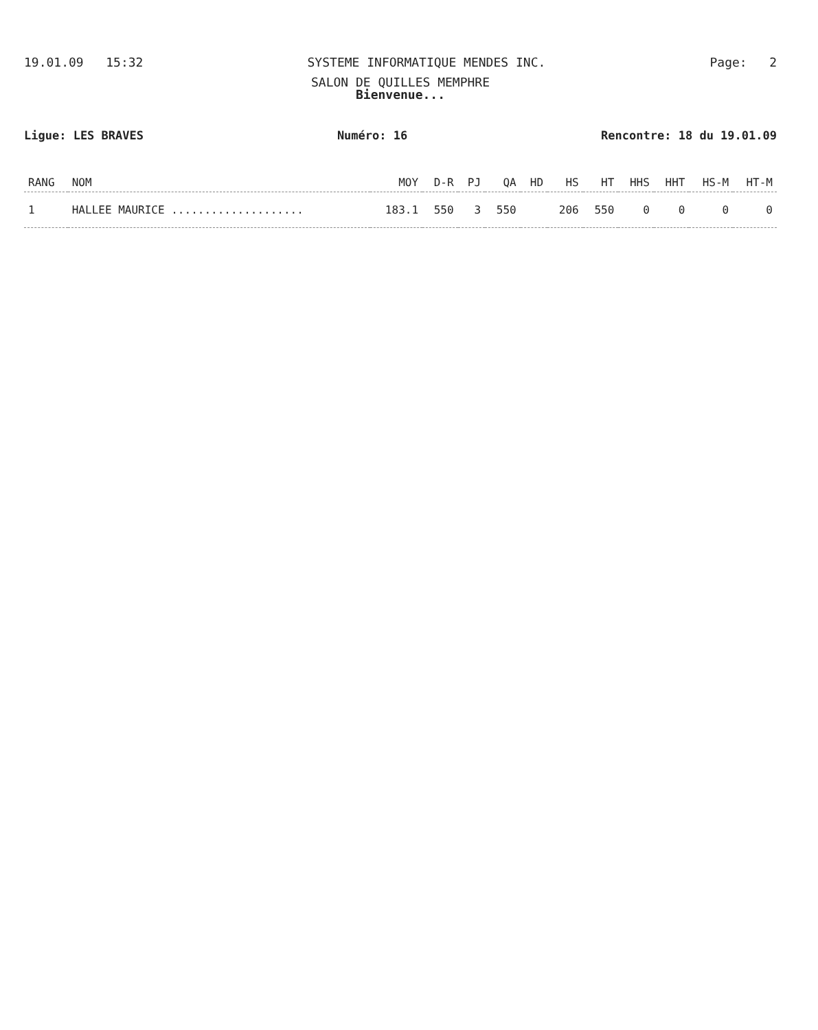19.01.09 15:32 SYSTEME INFORMATIQUE MENDES INC. Page: 2
SALON DE QUILLES MEMPHRE
Bienvenue...
Ligue: LES BRAVES Numéro: 16 Rencontre: 18 du 19.01.09
| RANG | NOM | MOY | D-R | PJ | QA | HD | HS | HT | HHS | HHT | HS-M | HT-M |
| --- | --- | --- | --- | --- | --- | --- | --- | --- | --- | --- | --- | --- |
| 1 | HALLEE MAURICE .................... | 183.1 | 550 | 3 | 550 | | 206 | 550 | 0 | 0 | 0 | 0 |